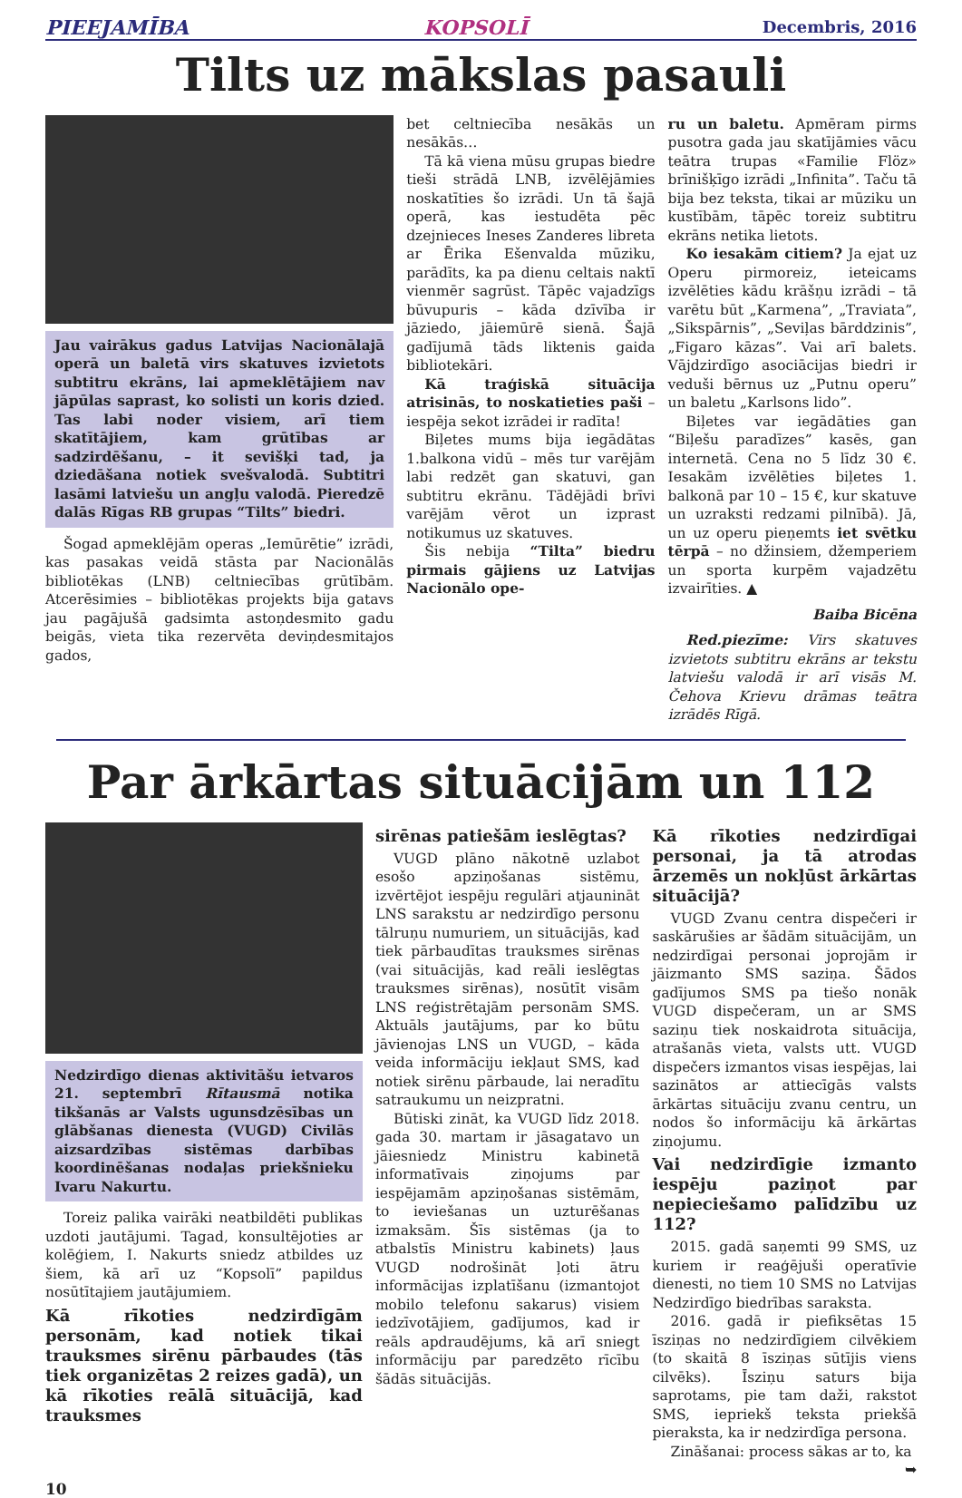PIEEJAMĪBA KOPSOLĪ Decembris, 2016
Tilts uz mākslas pasauli
Jau vairākus gadus Latvijas Nacionālajā operā un baletā virs skatuves izvietots subtitru ekrāns, lai apmeklētājiem nav jāpūlas saprast, ko solisti un koris dzied. Tas labi noder visiem, arī tiem skatītājiem, kam grūtības ar sadzirdēšanu, – it sevišķi tad, ja dziedāšana notiek svešvalodā. Subtitri lasāmi latviešu un angļu valodā. Pieredzē dalās Rīgas RB grupas “Tilts” biedri.
Šogad apmeklējām operas „Iemūrētie” izrādi, kas pasakas veidā stāsta par Nacionālās bibliotēkas (LNB) celtniecības grūtībām. Atcerēsimies – bibliotēkas projekts bija gatavs jau pagājušā gadsimta astoņdesmito gadu beigās, vieta tika rezervēta deviņdesmitajos gados,
bet celtniecība nesākās un nesākās…
Tā kā viena mūsu grupas biedre tieši strādā LNB, izvēlējāmies noskatīties šo izrādi. Un tā šajā operā, kas iestudēta pēc dzejnieces Ineses Zanderes libreta ar Ērika Ešenvalda mūziku, parādīts, ka pa dienu celtais naktī vienmēr sagrūst. Tāpēc vajadzīgs būvupuris – kāda dzīvība ir jāziedo, jāiemūrē sienā. Šajā gadījumā tāds liktenis gaida bibliotekāri.
Kā traģiskā situācija atrisinās, to noskatieties paši – iespēja sekot izrādei ir radīta!
Biļetes mums bija iegādātas 1.balkona vidū – mēs tur varējām labi redzēt gan skatuvi, gan subtitru ekrānu. Tādējādi brīvi varējām vērot un izprast notikumus uz skatuves.
Šis nebija “Tilta” biedru pirmais gājiens uz Latvijas Nacionālo ope-
ru un baletu. Apmēram pirms pusotra gada jau skatījāmies vācu teātra trupas «Familie Flöz» brīnišķīgo izrādi „Infinita”. Taču tā bija bez teksta, tikai ar mūziku un kustībām, tāpēc toreiz subtitru ekrāns netika lietots.
Ko iesakām citiem? Ja ejat uz Operu pirmoreiz, ieteicams izvēlēties kādu krāšņu izrādi – tā varētu būt „Karmena”, „Traviata”, „Sikspārnis”, „Seviļas bārddzinis”, „Figaro kāzas”. Vai arī balets. Vājdzirdīgo asociācijas biedri ir veduši bērnus uz „Putnu operu” un baletu „Karlsons lido”.
Biļetes var iegādāties gan “Biļešu paradīzes” kasēs, gan internetā. Cena no 5 līdz 30 €. Iesakām izvēlēties biļetes 1. balkonā par 10 – 15 €, kur skatuve un uzraksti redzami pilnībā). Jā, un uz operu pieņemts iet svētku tērpā – no džinsiem, džemperiem un sporta kurpēm vajadzētu izvairīties. ▲
Baiba Bicēna
Red.piezīme: Virs skatuves izvietots subtitru ekrāns ar tekstu latviešu valodā ir arī visās M. Čehova Krievu drāmas teātra izrādēs Rīgā.
Par ārkārtas situācijām un 112
Nedzirdīgo dienas aktivitāšu ietvaros 21. septembrī Rītausmā notika tikšanās ar Valsts ugunsdzēsības un glābšanas dienesta (VUGD) Civilās aizsardzības sistēmas darbības koordinēšanas nodaļas priekšnieku Ivaru Nakurtu.
Toreiz palika vairāki neatbildēti publikas uzdoti jautājumi. Tagad, konsultējoties ar kolēģiem, I. Nakurts sniedz atbildes uz šiem, kā arī uz “Kopsolī” papildus nosūtītajiem jautājumiem.
Kā rīkoties nedzirdīgām personām, kad notiek tikai trauksmes sirēnu pārbaudes (tās tiek organizētas 2 reizes gadā), un kā rīkoties reālā situācijā, kad trauksmes
sirēnas patiešām ieslēgtas?
VUGD plāno nākotnē uzlabot esošo apziņošanas sistēmu, izvērtējot iespēju regulāri atjaunināt LNS sarakstu ar nedzirdīgo personu tālruņu numuriem, un situācijās, kad tiek pārbaudītas trauksmes sirēnas (vai situācijās, kad reāli ieslēgtas trauksmes sirēnas), nosūtīt visām LNS reģistrētajām personām SMS. Aktuāls jautājums, par ko būtu jāvienojas LNS un VUGD, – kāda veida informāciju iekļaut SMS, kad notiek sirēnu pārbaude, lai neradītu satraukumu un neizpratni.
Būtiski zināt, ka VUGD līdz 2018. gada 30. martam ir jāsagatavo un jāiesniedz Ministru kabinetā informatīvais ziņojums par iespējamām apziņošanas sistēmām, to ieviešanas un uzturēšanas izmaksām. Šīs sistēmas (ja to atbalstīs Ministru kabinets) ļaus VUGD nodrošināt ļoti ātru informācijas izplatīšanu (izmantojot mobilo telefonu sakarus) visiem iedzīvotājiem, gadījumos, kad ir reāls apdraudējums, kā arī sniegt informāciju par paredzēto rīcību šādās situācijās.
Kā rīkoties nedzirdīgai personai, ja tā atrodas ārzemēs un nokļūst ārkārtas situācijā?
VUGD Zvanu centra dispečeri ir saskārušies ar šādām situācijām, un nedzirdīgai personai joprojām ir jāizmanto SMS saziņa. Šādos gadījumos SMS pa tiešo nonāk VUGD dispečeram, un ar SMS saziņu tiek noskaidrota situācija, atrašanās vieta, valsts utt. VUGD dispečers izmantos visas iespējas, lai sazinātos ar attiecīgās valsts ārkārtas situāciju zvanu centru, un nodos šo informāciju kā ārkārtas ziņojumu.
Vai nedzirdīgie izmanto iespēju paziņot par nepieciešamo palīdzību uz 112?
2015. gadā saņemti 99 SMS, uz kuriem ir reaģējuši operatīvie dienesti, no tiem 10 SMS no Latvijas Nedzirdīgo biedrības saraksta.
2016. gadā ir piefiksētas 15 īsziņas no nedzirdīgiem cilvēkiem (to skaitā 8 īsziņas sūtījis viens cilvēks). Īsziņu saturs bija saprotams, pie tam daži, rakstot SMS, iepriekš teksta priekšā pierakstа, ka ir nedzirdīga persona.
Zināšanai: process sākas ar to, ka
➥
10